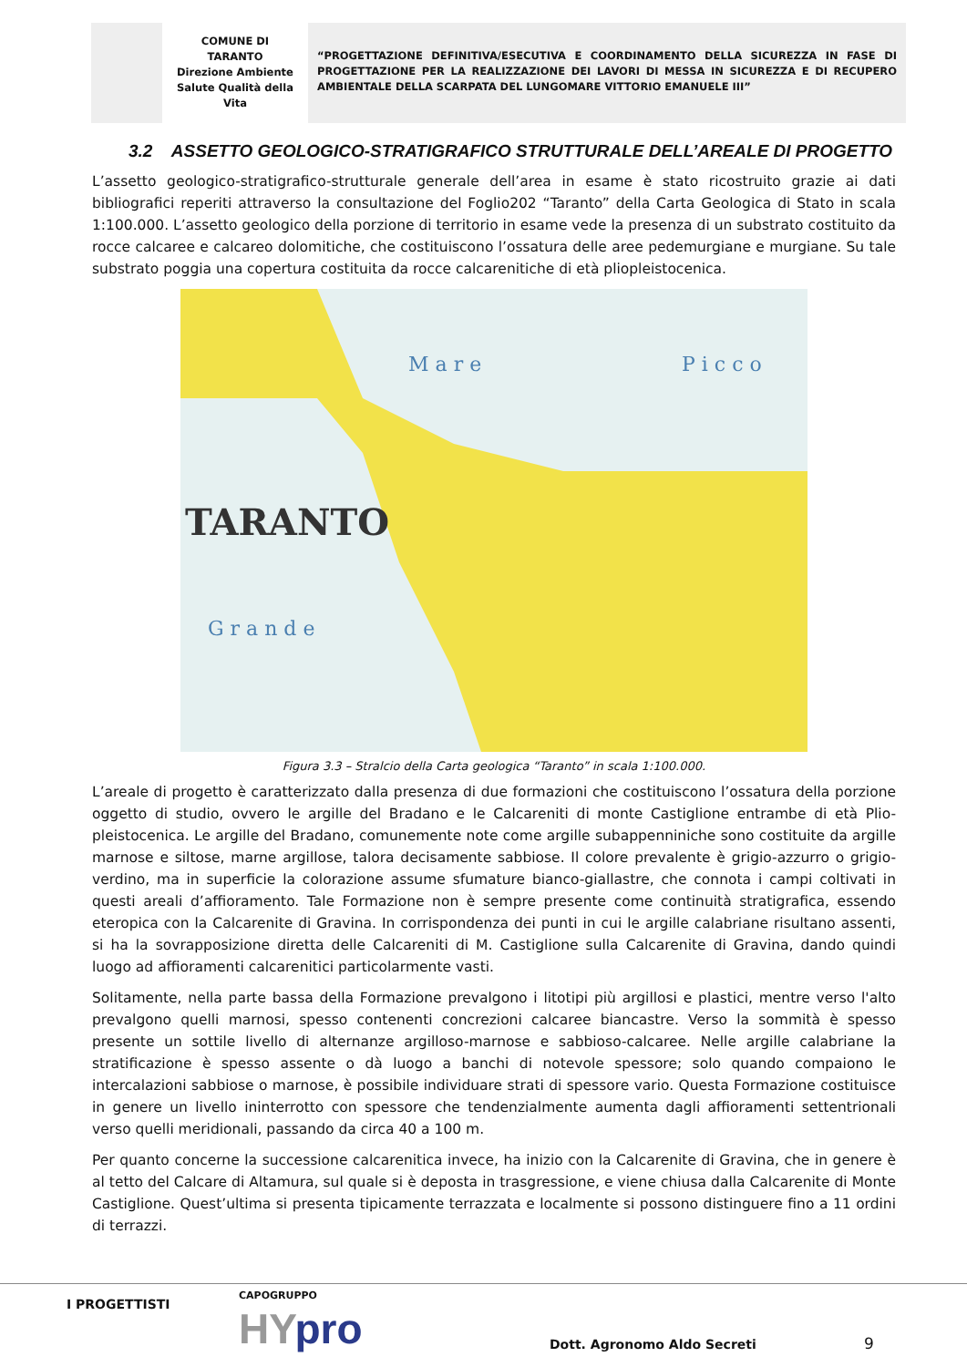COMUNE DI
TARANTO
Direzione Ambiente
Salute Qualità della
Vita
“PROGETTAZIONE DEFINITIVA/ESECUTIVA E COORDINAMENTO DELLA SICUREZZA IN FASE DI PROGETTAZIONE PER LA REALIZZAZIONE DEI LAVORI DI MESSA IN SICUREZZA E DI RECUPERO AMBIENTALE DELLA SCARPATA DEL LUNGOMARE VITTORIO EMANUELE III”
3.2 ASSETTO GEOLOGICO-STRATIGRAFICO STRUTTURALE DELL’AREALE DI PROGETTO
L’assetto geologico-stratigrafico-strutturale generale dell’area in esame è stato ricostruito grazie ai dati bibliografici reperiti attraverso la consultazione del Foglio202 “Taranto” della Carta Geologica di Stato in scala 1:100.000. L’assetto geologico della porzione di territorio in esame vede la presenza di un substrato costituito da rocce calcaree e calcareo dolomitiche, che costituiscono l’ossatura delle aree pedemurgiane e murgiane. Su tale substrato poggia una copertura costituita da rocce calcarenitiche di età pliopleistocenica.
TARANTO
M a r e
P i c c o
G r a n d e
Figura 3.3 – Stralcio della Carta geologica “Taranto” in scala 1:100.000.
L’areale di progetto è caratterizzato dalla presenza di due formazioni che costituiscono l’ossatura della porzione oggetto di studio, ovvero le argille del Bradano e le Calcareniti di monte Castiglione entrambe di età Plio-pleistocenica. Le argille del Bradano, comunemente note come argille subappenniniche sono costituite da argille marnose e siltose, marne argillose, talora decisamente sabbiose. Il colore prevalente è grigio-azzurro o grigio-verdino, ma in superficie la colorazione assume sfumature bianco-giallastre, che connota i campi coltivati in questi areali d’affioramento. Tale Formazione non è sempre presente come continuità stratigrafica, essendo eteropica con la Calcarenite di Gravina. In corrispondenza dei punti in cui le argille calabriane risultano assenti, si ha la sovrapposizione diretta delle Calcareniti di M. Castiglione sulla Calcarenite di Gravina, dando quindi luogo ad affioramenti calcarenitici particolarmente vasti.
Solitamente, nella parte bassa della Formazione prevalgono i litotipi più argillosi e plastici, mentre verso l'alto prevalgono quelli marnosi, spesso contenenti concrezioni calcaree biancastre. Verso la sommità è spesso presente un sottile livello di alternanze argilloso-marnose e sabbioso-calcaree. Nelle argille calabriane la stratificazione è spesso assente o dà luogo a banchi di notevole spessore; solo quando compaiono le intercalazioni sabbiose o marnose, è possibile individuare strati di spessore vario. Questa Formazione costituisce in genere un livello ininterrotto con spessore che tendenzialmente aumenta dagli affioramenti settentrionali verso quelli meridionali, passando da circa 40 a 100 m.
Per quanto concerne la successione calcarenitica invece, ha inizio con la Calcarenite di Gravina, che in genere è al tetto del Calcare di Altamura, sul quale si è deposta in trasgressione, e viene chiusa dalla Calcarenite di Monte Castiglione. Quest’ultima si presenta tipicamente terrazzata e localmente si possono distinguere fino a 11 ordini di terrazzi.
I PROGETTISTI
CAPOGRUPPO
HYpro Dott. Agronomo Aldo Secreti 9